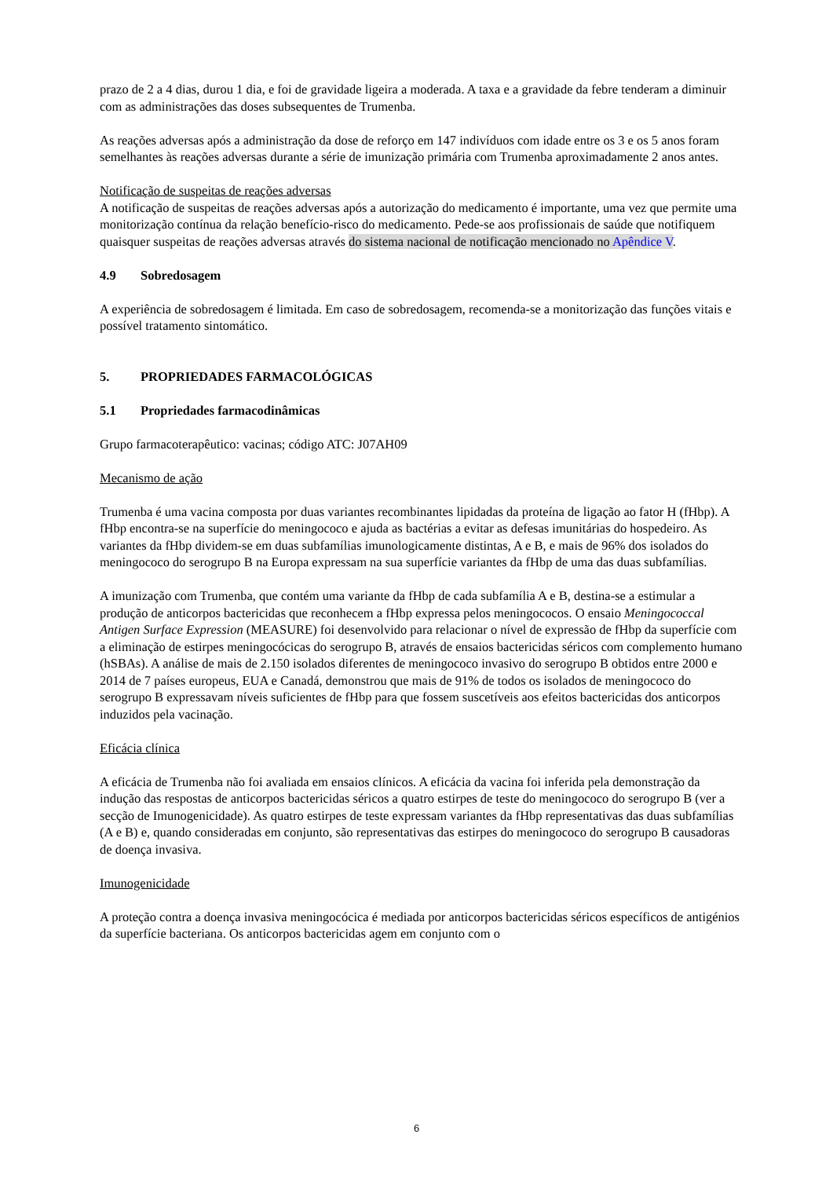prazo de 2 a 4 dias, durou 1 dia, e foi de gravidade ligeira a moderada. A taxa e a gravidade da febre tenderam a diminuir com as administrações das doses subsequentes de Trumenba.
As reações adversas após a administração da dose de reforço em 147 indivíduos com idade entre os 3 e os 5 anos foram semelhantes às reações adversas durante a série de imunização primária com Trumenba aproximadamente 2 anos antes.
Notificação de suspeitas de reações adversas
A notificação de suspeitas de reações adversas após a autorização do medicamento é importante, uma vez que permite uma monitorização contínua da relação benefício-risco do medicamento. Pede-se aos profissionais de saúde que notifiquem quaisquer suspeitas de reações adversas através do sistema nacional de notificação mencionado no Apêndice V.
4.9 Sobredosagem
A experiência de sobredosagem é limitada. Em caso de sobredosagem, recomenda-se a monitorização das funções vitais e possível tratamento sintomático.
5. PROPRIEDADES FARMACOLÓGICAS
5.1 Propriedades farmacodinâmicas
Grupo farmacoterapêutico: vacinas; código ATC: J07AH09
Mecanismo de ação
Trumenba é uma vacina composta por duas variantes recombinantes lipidadas da proteína de ligação ao fator H (fHbp). A fHbp encontra-se na superfície do meningococo e ajuda as bactérias a evitar as defesas imunitárias do hospedeiro. As variantes da fHbp dividem-se em duas subfamílias imunologicamente distintas, A e B, e mais de 96% dos isolados do meningococo do serogrupo B na Europa expressam na sua superfície variantes da fHbp de uma das duas subfamílias.
A imunização com Trumenba, que contém uma variante da fHbp de cada subfamília A e B, destina-se a estimular a produção de anticorpos bactericidas que reconhecem a fHbp expressa pelos meningococos. O ensaio Meningococcal Antigen Surface Expression (MEASURE) foi desenvolvido para relacionar o nível de expressão de fHbp da superfície com a eliminação de estirpes meningocócicas do serogrupo B, através de ensaios bactericidas séricos com complemento humano (hSBAs). A análise de mais de 2.150 isolados diferentes de meningococo invasivo do serogrupo B obtidos entre 2000 e 2014 de 7 países europeus, EUA e Canadá, demonstrou que mais de 91% de todos os isolados de meningococo do serogrupo B expressavam níveis suficientes de fHbp para que fossem suscetíveis aos efeitos bactericidas dos anticorpos induzidos pela vacinação.
Eficácia clínica
A eficácia de Trumenba não foi avaliada em ensaios clínicos. A eficácia da vacina foi inferida pela demonstração da indução das respostas de anticorpos bactericidas séricos a quatro estirpes de teste do meningococo do serogrupo B (ver a secção de Imunogenicidade). As quatro estirpes de teste expressam variantes da fHbp representativas das duas subfamílias (A e B) e, quando consideradas em conjunto, são representativas das estirpes do meningococo do serogrupo B causadoras de doença invasiva.
Imunogenicidade
A proteção contra a doença invasiva meningocócica é mediada por anticorpos bactericidas séricos específicos de antigénios da superfície bacteriana. Os anticorpos bactericidas agem em conjunto com o
6